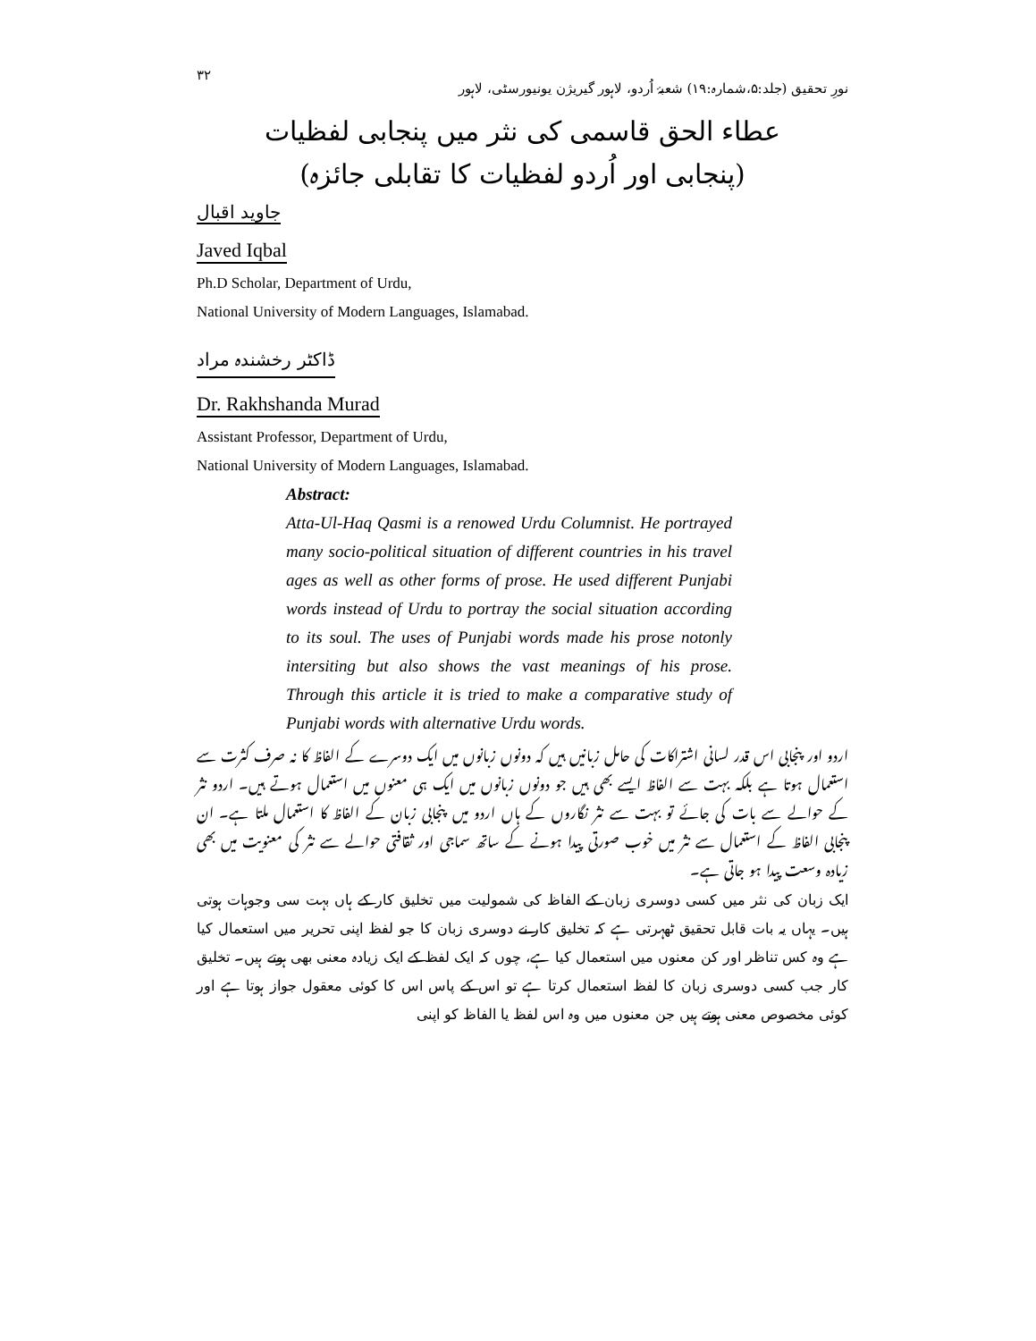نورِ تحقیق (جلد:۵،شمارہ:۱۹) شعبۂ اُردو، لاہور گیریژن یونیورسٹی، لاہور ۳۲
عطاء الحق قاسمی کی نثر میں پنجابی لفظیات
(پنجابی اور اُردو لفظیات کا تقابلی جائزہ)
جاوید اقبال
Javed Iqbal
Ph.D Scholar, Department of Urdu,
National University of Modern Languages, Islamabad.
ڈاکٹر رخشندہ مراد
Dr. Rakhshanda Murad
Assistant Professor, Department of Urdu,
National University of Modern Languages, Islamabad.
Abstract:
Atta-Ul-Haq Qasmi is a renowed Urdu Columnist. He portrayed many socio-political situation of different countries in his travel ages as well as other forms of prose. He used different Punjabi words instead of Urdu to portray the social situation according to its soul. The uses of Punjabi words made his prose notonly intersiting but also shows the vast meanings of his prose. Through this article it is tried to make a comparative study of Punjabi words with alternative Urdu words.
اردو اور پنجابی اس قدر لسانی اشتراکات کی حامل زبانیں ہیں کہ دونوں زبانوں میں ایک دوسرے کے الفاظ کا نہ صرف کثرت سے استعمال ہوتا ہے بلکہ بہت سے الفاظ ایسے بھی ہیں جو دونوں زبانوں میں ایک ہی معنوں میں استعمال ہوتے ہیں۔ اردو نثر کے حوالے سے بات کی جائے تو بہت سے نثر نگاروں کے ہاں اردو میں پنجابی زبان کے الفاظ کا استعمال ملتا ہے۔ ان پنجابی الفاظ کے استعمال سے نثر میں خوب صورتی پیدا ہونے کے ساتھ سماجی اور ثقافتی حوالے سے نثر کی معنویت میں بھی زیادہ وسعت پیدا ہو جاتی ہے۔
ایک زبان کی نثر میں کسی دوسری زبان کے الفاظ کی شمولیت میں تخلیق کار کے ہاں بہت سی وجوہات ہوتی ہیں۔ یہاں یہ بات قابل تحقیق ٹھہرتی ہے کہ تخلیق کار نے دوسری زبان کا جو لفظ اپنی تحریر میں استعمال کیا ہے وہ کس تناظر اور کن معنوں میں استعمال کیا ہے، چوں کہ ایک لفظ کے ایک زیادہ معنی بھی ہوتے ہیں۔ تخلیق کار جب کسی دوسری زبان کا لفظ استعمال کرتا ہے تو اس کے پاس اس کا کوئی معقول جواز ہوتا ہے اور کوئی مخصوص معنی ہوتے ہیں جن معنوں میں وہ اس لفظ یا الفاظ کو اپنی